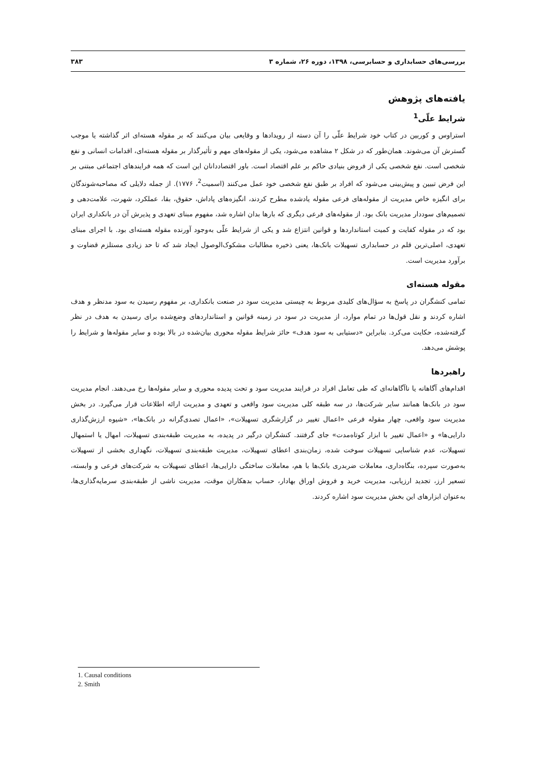بررسی‌های حسابداری و حسابرسی، ۱۳۹۸، دوره ۲۶، شماره ۳ ۳۸۳
یافته‌های پژوهش
شرایط علّی<sup>1</sup>
استراوس و کوربین در کتاب خود شرایط علّی را آن دسته از رویدادها و وقایعی بیان می‌کنند که بر مقوله هسته‌ای اثر گذاشته یا موجب گسترش آن می‌شوند. همان‌طور که در شکل ۲ مشاهده می‌شود، یکی از مقوله‌های مهم و تأثیرگذار بر مقوله هسته‌ای، اقدامات انسانی و نفع شخصی است. نفع شخصی یکی از فروض بنیادی حاکم بر علم اقتصاد است. باور اقتصاددانان این است که همه فرایندهای اجتماعی مبتنی بر این فرض تبیین و پیش‌بینی می‌شود که افراد بر طبق نفع شخصی خود عمل می‌کنند (اسمیت<sup>2</sup>، ۱۷۷۶). از جمله دلایلی که مصاحبه‌شوندگان برای انگیزه خاص مدیریت از مقوله‌های فرعی مقوله یادشده مطرح کردند، انگیزه‌های پاداش، حقوق، بقا، عملکرد، شهرت، علامت‌دهی و تصمیم‌های سوددار مدیریت بانک بود. از مقوله‌های فرعی دیگری که بارها بدان اشاره شد، مفهوم مبنای تعهدی و پذیرش آن در بانکداری ایران بود که در مقوله کفایت و کمیت استانداردها و قوانین انتزاع شد و یکی از شرایط علّی به‌وجود آورنده مقوله هسته‌ای بود. با اجرای مبنای تعهدی، اصلی‌ترین قلم در حسابداری تسهیلات بانک‌ها، یعنی ذخیره مطالبات مشکوک‌الوصول ایجاد شد که تا حد زیادی مستلزم قضاوت و برآورد مدیریت است.
مقوله هسته‌ای
تمامی کنشگران در پاسخ به سؤال‌های کلیدی مربوط به چیستی مدیریت سود در صنعت بانکداری، بر مفهوم رسیدن به سود مدنظر و هدف اشاره کردند و نقل قول‌ها در تمام موارد، از مدیریت در سود در زمینه قوانین و استانداردهای وضع‌شده برای رسیدن به هدف در نظر گرفته‌شده، حکایت می‌کرد. بنابراین «دستیابی به سود هدف» حائز شرایط مقوله محوری بیان‌شده در بالا بوده و سایر مقوله‌ها و شرایط را پوشش می‌دهد.
راهبردها
اقدام‌های آگاهانه یا ناآگاهانه‌ای که طی تعامل افراد در فرایند مدیریت سود و تحت پدیده محوری و سایر مقوله‌ها رخ می‌دهند. انجام مدیریت سود در بانک‌ها همانند سایر شرکت‌ها، در سه طبقه کلی مدیریت سود واقعی و تعهدی و مدیریت ارائه اطلاعات قرار می‌گیرد. در بخش مدیریت سود واقعی، چهار مقوله فرعی «اعمال تغییر در گزارشگری تسهیلات»، «اعمال تصدی‌گرانه در بانک‌ها»، «شیوه ارزش‌گذاری دارایی‌ها» و «اعمال تغییر با ابزار کوتاه‌مدت» جای گرفتند. کنشگران درگیر در پدیده، به مدیریت طبقه‌بندی تسهیلات، امهال یا استمهال تسهیلات، عدم شناسایی تسهیلات سوخت شده، زمان‌بندی اعطای تسهیلات، مدیریت طبقه‌بندی تسهیلات، نگهداری بخشی از تسهیلات به‌صورت سپرده، بنگاه‌داری، معاملات ضربدری بانک‌ها با هم، معاملات ساختگی دارایی‌ها، اعطای تسهیلات به شرکت‌های فرعی و وابسته، تسعیر ارز، تجدید ارزیابی، مدیریت خرید و فروش اوراق بهادار، حساب بدهکاران موقت، مدیریت ناشی از طبقه‌بندی سرمایه‌گذاری‌ها، به‌عنوان ابزارهای این بخش مدیریت سود اشاره کردند.
1. Causal conditions
2. Smith